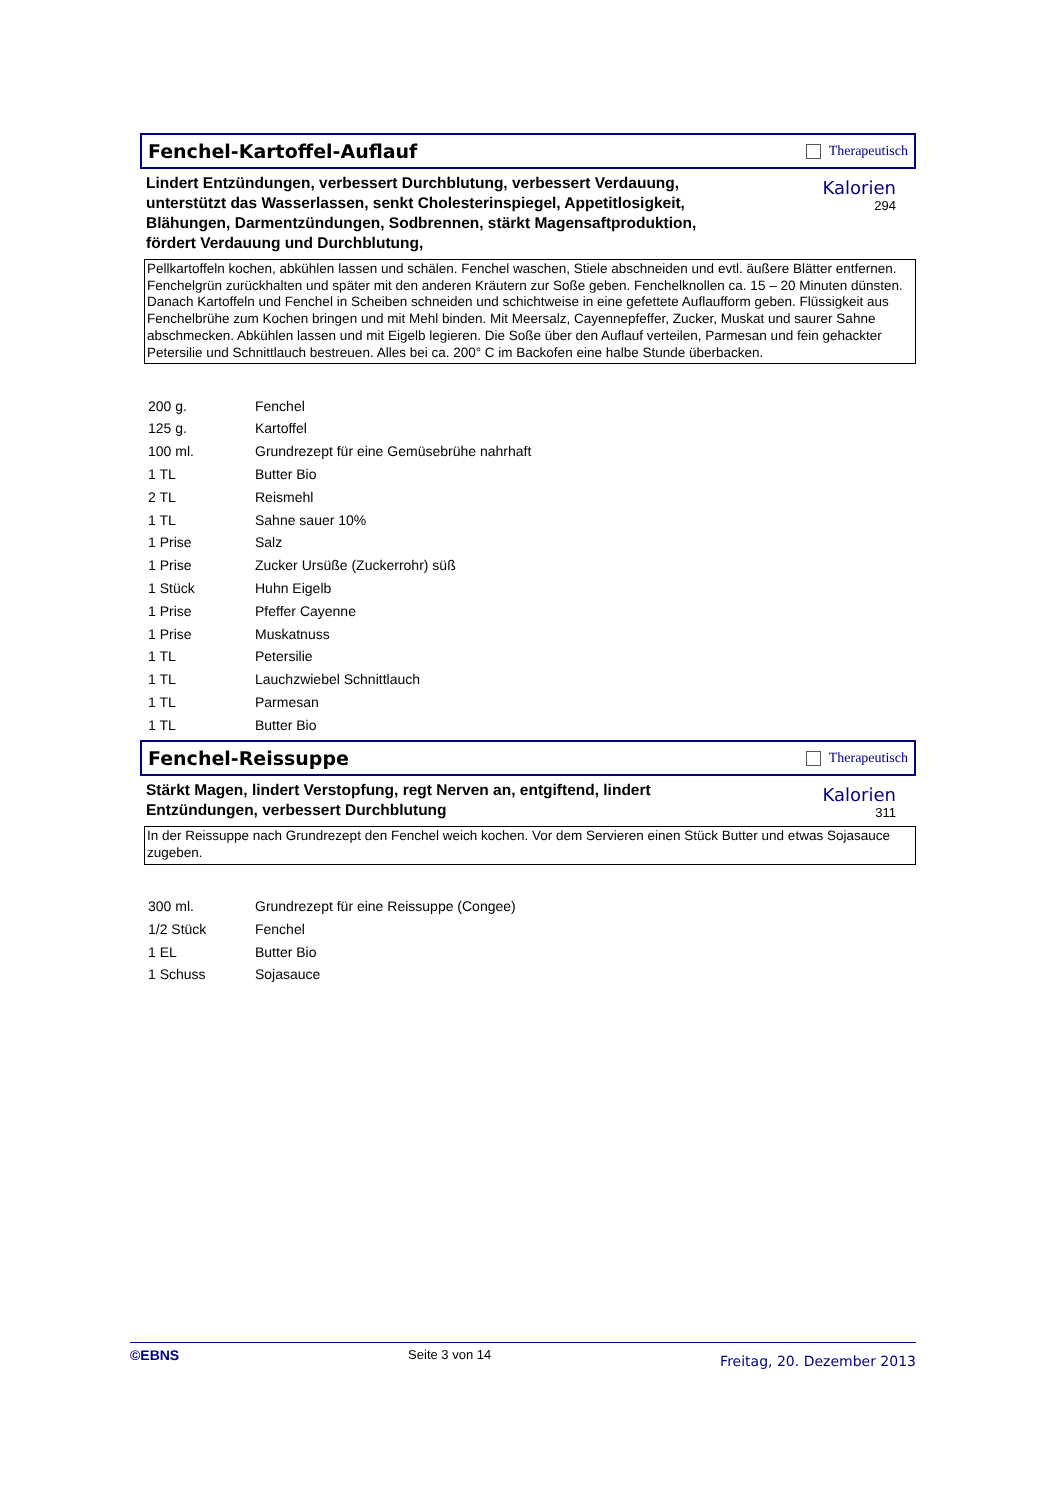Fenchel-Kartoffel-Auflauf
Therapeutisch
Lindert Entzündungen, verbessert Durchblutung, verbessert Verdauung, unterstützt das Wasserlassen, senkt Cholesterinspiegel, Appetitlosigkeit, Blähungen, Darmentzündungen, Sodbrennen, stärkt Magensaftproduktion, fördert Verdauung und Durchblutung,
Kalorien
294
Pellkartoffeln kochen, abkühlen lassen und schälen. Fenchel waschen, Stiele abschneiden und evtl. äußere Blätter entfernen. Fenchelgrün zurückhalten und später mit den anderen Kräutern zur Soße geben. Fenchelknollen ca. 15 – 20 Minuten dünsten. Danach Kartoffeln und Fenchel in Scheiben schneiden und schichtweise in eine gefettete Auflaufform geben. Flüssigkeit aus Fenchelbrühe zum Kochen bringen und mit Mehl binden. Mit Meersalz, Cayennepfeffer, Zucker, Muskat und saurer Sahne abschmecken. Abkühlen lassen und mit Eigelb legieren. Die Soße über den Auflauf verteilen, Parmesan und fein gehackter Petersilie und Schnittlauch bestreuen. Alles bei ca. 200° C im Backofen eine halbe Stunde überbacken.
| 200 g. | Fenchel |
| 125 g. | Kartoffel |
| 100 ml. | Grundrezept für eine Gemüsebrühe nahrhaft |
| 1 TL | Butter Bio |
| 2 TL | Reismehl |
| 1 TL | Sahne sauer 10% |
| 1 Prise | Salz |
| 1 Prise | Zucker Ursüße (Zuckerrohr) süß |
| 1 Stück | Huhn Eigelb |
| 1 Prise | Pfeffer Cayenne |
| 1 Prise | Muskatnuss |
| 1 TL | Petersilie |
| 1 TL | Lauchzwiebel Schnittlauch |
| 1 TL | Parmesan |
| 1 TL | Butter Bio |
Fenchel-Reissuppe
Therapeutisch
Stärkt Magen, lindert Verstopfung, regt Nerven an, entgiftend, lindert Entzündungen, verbessert Durchblutung
Kalorien
311
In der Reissuppe nach Grundrezept den Fenchel weich kochen. Vor dem Servieren einen Stück Butter und etwas Sojasauce zugeben.
| 300 ml. | Grundrezept für eine Reissuppe (Congee) |
| 1/2 Stück | Fenchel |
| 1 EL | Butter Bio |
| 1 Schuss | Sojasauce |
©EBNS Seite 3 von 14 Freitag, 20. Dezember 2013